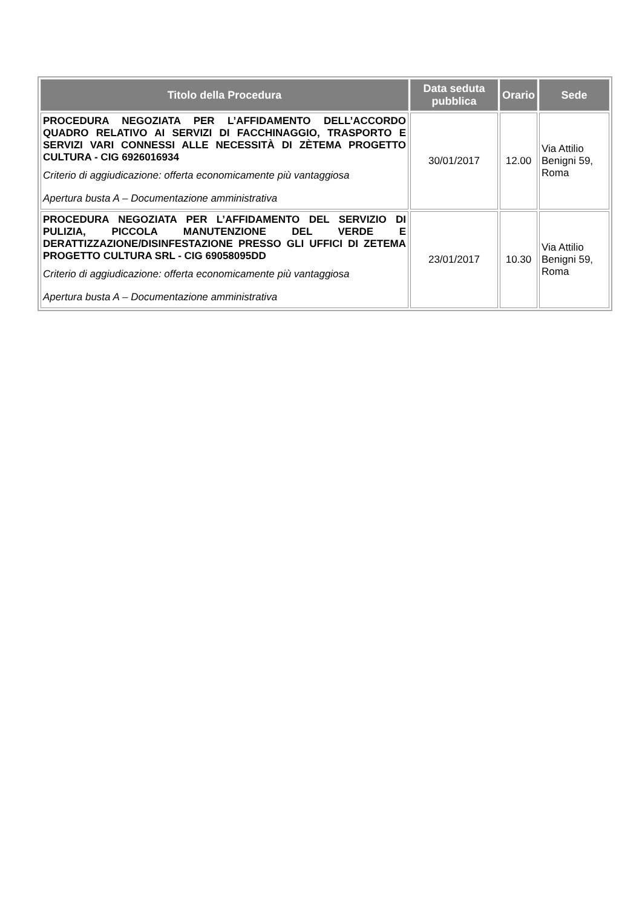| Titolo della Procedura | Data seduta pubblica | Orario | Sede |
| --- | --- | --- | --- |
| PROCEDURA NEGOZIATA PER L’AFFIDAMENTO DELL’ACCORDO QUADRO RELATIVO AI SERVIZI DI FACCHINAGGIO, TRASPORTO E SERVIZI VARI CONNESSI ALLE NECESSITÀ DI ZÈTEMA PROGETTO CULTURA - CIG 6926016934 Criterio di aggiudicazione: offerta economicamente più vantaggiosa Apertura busta A – Documentazione amministrativa | 30/01/2017 | 12.00 | Via Attilio Benigni 59, Roma |
| PROCEDURA NEGOZIATA PER L’AFFIDAMENTO DEL SERVIZIO DI PULIZIA, PICCOLA MANUTENZIONE DEL VERDE E DERATTIZZAZIONE/DISINFESTAZIONE PRESSO GLI UFFICI DI ZETEMA PROGETTO CULTURA SRL - CIG 69058095DD Criterio di aggiudicazione: offerta economicamente più vantaggiosa Apertura busta A – Documentazione amministrativa | 23/01/2017 | 10.30 | Via Attilio Benigni 59, Roma |